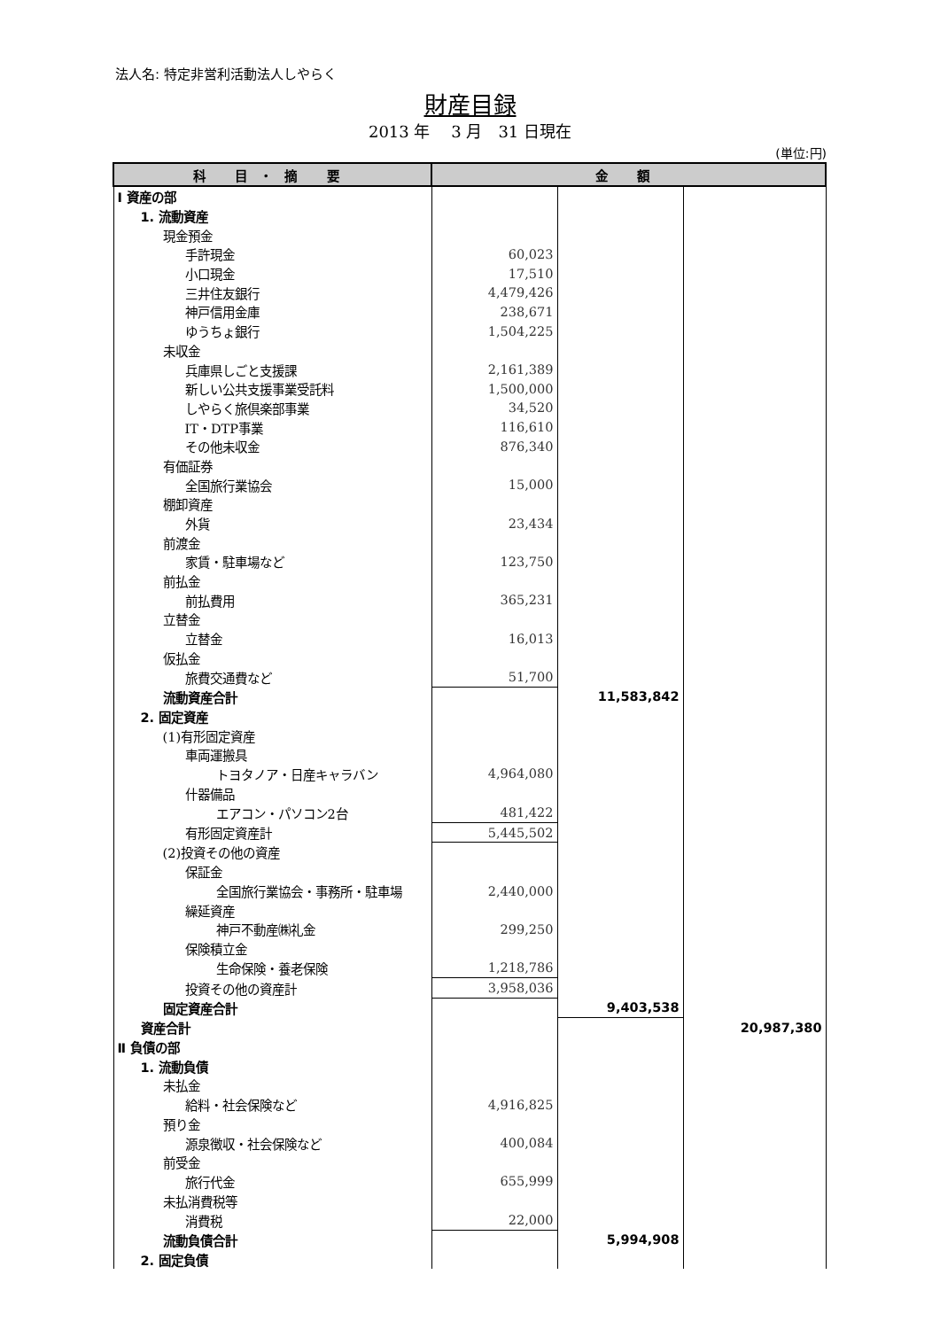法人名: 特定非営利活動法人しやらく
財産目録
2013 年　 3 月　31 日現在
(単位:円)
| 科 目・摘 要 | 金 額 | | |
| --- | --- | --- | --- |
| Ⅰ 資産の部 | | | |
| 1. 流動資産 | | | |
| 現金預金 | | | |
| 手許現金 | 60,023 | | |
| 小口現金 | 17,510 | | |
| 三井住友銀行 | 4,479,426 | | |
| 神戸信用金庫 | 238,671 | | |
| ゆうちょ銀行 | 1,504,225 | | |
| 未収金 | | | |
| 兵庫県しごと支援課 | 2,161,389 | | |
| 新しい公共支援事業受託料 | 1,500,000 | | |
| しやらく旅倶楽部事業 | 34,520 | | |
| IT・DTP事業 | 116,610 | | |
| その他未収金 | 876,340 | | |
| 有価証券 | | | |
| 全国旅行業協会 | 15,000 | | |
| 棚卸資産 | | | |
| 外貨 | 23,434 | | |
| 前渡金 | | | |
| 家賃・駐車場など | 123,750 | | |
| 前払金 | | | |
| 前払費用 | 365,231 | | |
| 立替金 | | | |
| 立替金 | 16,013 | | |
| 仮払金 | | | |
| 旅費交通費など | 51,700 | | |
| 流動資産合計 | | 11,583,842 | |
| 2. 固定資産 | | | |
| (1)有形固定資産 | | | |
| 車両運搬具 | | | |
| トヨタノア・日産キャラバン | 4,964,080 | | |
| 什器備品 | | | |
| エアコン・パソコン2台 | 481,422 | | |
| 有形固定資産計 | 5,445,502 | | |
| (2)投資その他の資産 | | | |
| 保証金 | | | |
| 全国旅行業協会・事務所・駐車場 | 2,440,000 | | |
| 繰延資産 | | | |
| 神戸不動産㈱礼金 | 299,250 | | |
| 保険積立金 | | | |
| 生命保険・養老保険 | 1,218,786 | | |
| 投資その他の資産計 | 3,958,036 | | |
| 固定資産合計 | | 9,403,538 | |
| 資産合計 | | | 20,987,380 |
| Ⅱ 負債の部 | | | |
| 1. 流動負債 | | | |
| 未払金 | | | |
| 給料・社会保険など | 4,916,825 | | |
| 預り金 | | | |
| 源泉徴収・社会保険など | 400,084 | | |
| 前受金 | | | |
| 旅行代金 | 655,999 | | |
| 未払消費税等 | | | |
| 消費税 | 22,000 | | |
| 流動負債合計 | | 5,994,908 | |
| 2. 固定負債 | | | |